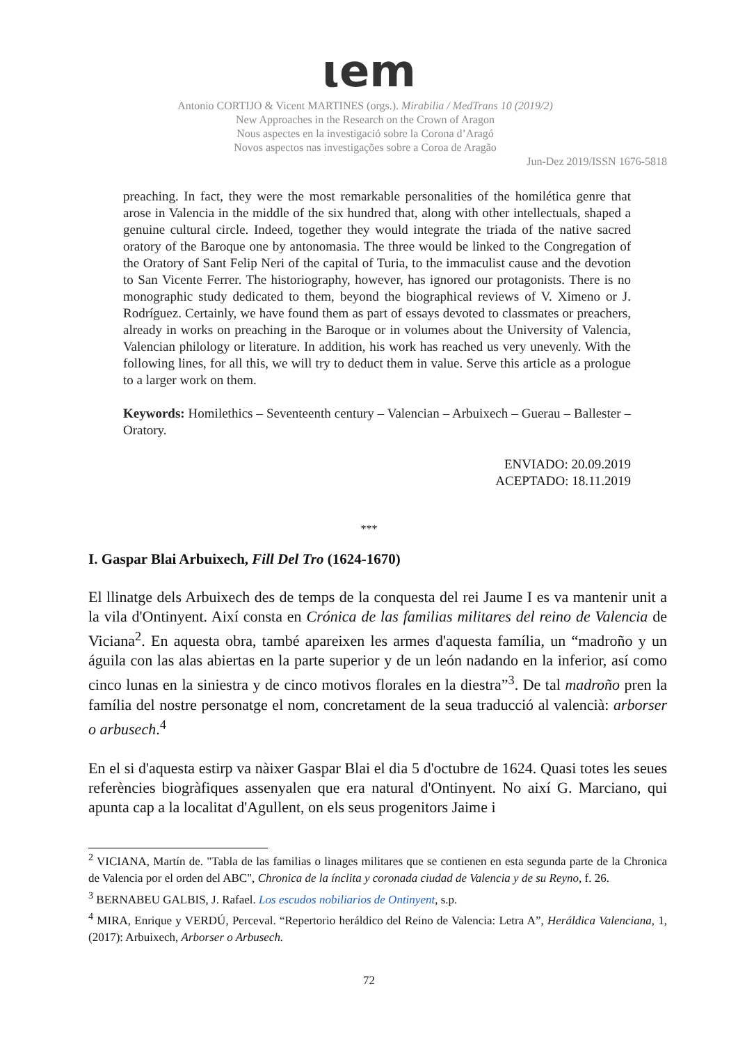ιem
Antonio CORTIJO & Vicent MARTINES (orgs.). Mirabilia / MedTrans 10 (2019/2)
New Approaches in the Research on the Crown of Aragon
Nous aspectes en la investigació sobre la Corona d’Aragó
Novos aspectos nas investigações sobre a Coroa de Aragão
Jun-Dez 2019/ISSN 1676-5818
preaching. In fact, they were the most remarkable personalities of the homilética genre that arose in Valencia in the middle of the six hundred that, along with other intellectuals, shaped a genuine cultural circle. Indeed, together they would integrate the triada of the native sacred oratory of the Baroque one by antonomasia. The three would be linked to the Congregation of the Oratory of Sant Felip Neri of the capital of Turia, to the immaculist cause and the devotion to San Vicente Ferrer. The historiography, however, has ignored our protagonists. There is no monographic study dedicated to them, beyond the biographical reviews of V. Ximeno or J. Rodríguez. Certainly, we have found them as part of essays devoted to classmates or preachers, already in works on preaching in the Baroque or in volumes about the University of Valencia, Valencian philology or literature. In addition, his work has reached us very unevenly. With the following lines, for all this, we will try to deduct them in value. Serve this article as a prologue to a larger work on them.
Keywords: Homilethics – Seventeenth century – Valencian – Arbuixech – Guerau – Ballester – Oratory.
ENVIADO: 20.09.2019
ACEPTADO: 18.11.2019
***
I. Gaspar Blai Arbuixech, Fill Del Tro (1624-1670)
El llinatge dels Arbuixech des de temps de la conquesta del rei Jaume I es va mantenir unit a la vila d'Ontinyent. Així consta en Crónica de las familias militares del reino de Valencia de Viciana<sup>2</sup>. En aquesta obra, també apareixen les armes d'aquesta família, un “madroño y un águila con las alas abiertas en la parte superior y de un león nadando en la inferior, así como cinco lunas en la siniestra y de cinco motivos florales en la diestra”<sup>3</sup>. De tal madroño pren la família del nostre personatge el nom, concretament de la seua traducció al valencià: arborser o arbusech.<sup>4</sup>
En el si d'aquesta estirp va nàixer Gaspar Blai el dia 5 d'octubre de 1624. Quasi totes les seues referències biogràfiques assenyalen que era natural d'Ontinyent. No així G. Marciano, qui apunta cap a la localitat d'Agullent, on els seus progenitors Jaime i
<sup>2</sup> VICIANA, Martín de. "Tabla de las familias o linages militares que se contienen en esta segunda parte de la Chronica de Valencia por el orden del ABC", Chronica de la ínclita y coronada ciudad de Valencia y de su Reyno, f. 26.
<sup>3</sup> BERNABEU GALBIS, J. Rafael. Los escudos nobiliarios de Ontinyent, s.p.
<sup>4</sup> MIRA, Enrique y VERDÚ, Perceval. “Repertorio heráldico del Reino de Valencia: Letra A”, Heráldica Valenciana, 1, (2017): Arbuixech, Arborser o Arbusech.
72